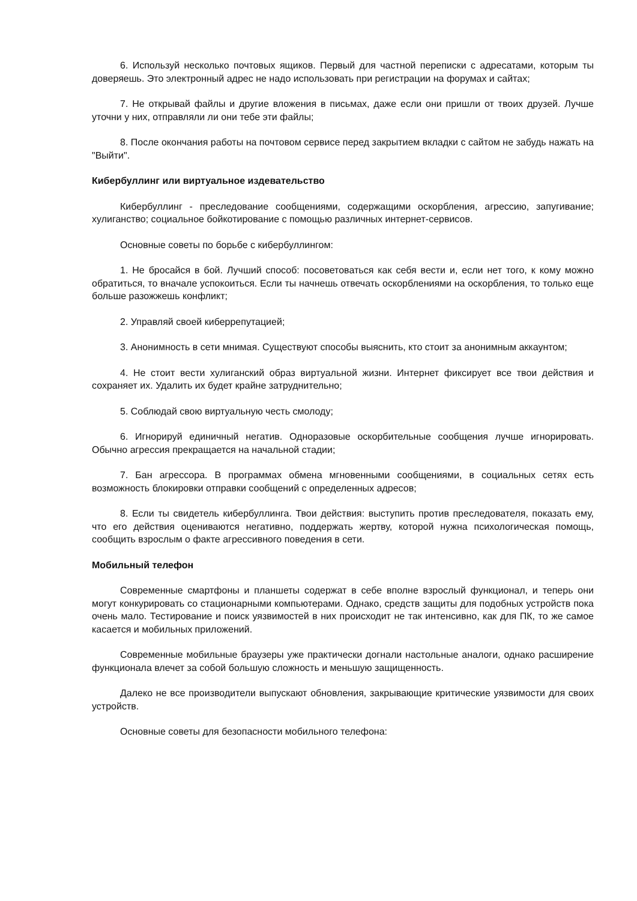6. Используй несколько почтовых ящиков. Первый для частной переписки с адресатами, которым ты доверяешь. Это электронный адрес не надо использовать при регистрации на форумах и сайтах;
7. Не открывай файлы и другие вложения в письмах, даже если они пришли от твоих друзей. Лучше уточни у них, отправляли ли они тебе эти файлы;
8. После окончания работы на почтовом сервисе перед закрытием вкладки с сайтом не забудь нажать на "Выйти".
Кибербуллинг или виртуальное издевательство
Кибербуллинг - преследование сообщениями, содержащими оскорбления, агрессию, запугивание; хулиганство; социальное бойкотирование с помощью различных интернет-сервисов.
Основные советы по борьбе с кибербуллингом:
1. Не бросайся в бой. Лучший способ: посоветоваться как себя вести и, если нет того, к кому можно обратиться, то вначале успокоиться. Если ты начнешь отвечать оскорблениями на оскорбления, то только еще больше разожжешь конфликт;
2. Управляй своей киберрепутацией;
3. Анонимность в сети мнимая. Существуют способы выяснить, кто стоит за анонимным аккаунтом;
4. Не стоит вести хулиганский образ виртуальной жизни. Интернет фиксирует все твои действия и сохраняет их. Удалить их будет крайне затруднительно;
5. Соблюдай свою виртуальную честь смолоду;
6. Игнорируй единичный негатив. Одноразовые оскорбительные сообщения лучше игнорировать. Обычно агрессия прекращается на начальной стадии;
7. Бан агрессора. В программах обмена мгновенными сообщениями, в социальных сетях есть возможность блокировки отправки сообщений с определенных адресов;
8. Если ты свидетель кибербуллинга. Твои действия: выступить против преследователя, показать ему, что его действия оцениваются негативно, поддержать жертву, которой нужна психологическая помощь, сообщить взрослым о факте агрессивного поведения в сети.
Мобильный телефон
Современные смартфоны и планшеты содержат в себе вполне взрослый функционал, и теперь они могут конкурировать со стационарными компьютерами. Однако, средств защиты для подобных устройств пока очень мало. Тестирование и поиск уязвимостей в них происходит не так интенсивно, как для ПК, то же самое касается и мобильных приложений.
Современные мобильные браузеры уже практически догнали настольные аналоги, однако расширение функционала влечет за собой большую сложность и меньшую защищенность.
Далеко не все производители выпускают обновления, закрывающие критические уязвимости для своих устройств.
Основные советы для безопасности мобильного телефона: